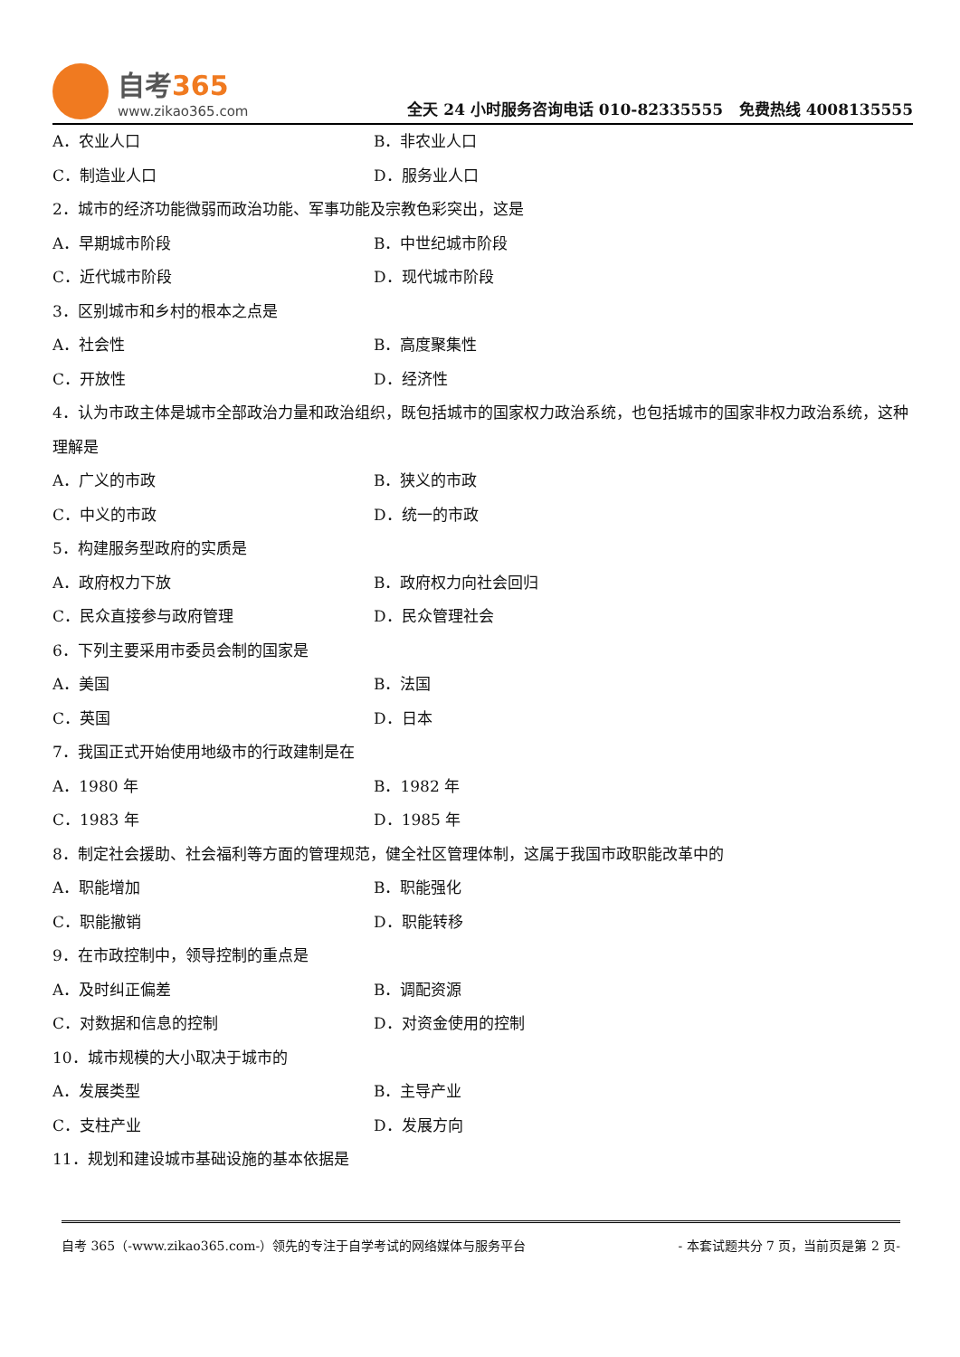自考365
www.zikao365.com
全天 24 小时服务咨询电话 010-82335555 免费热线 4008135555
A．农业人口 B．非农业人口
C．制造业人口 D．服务业人口
2．城市的经济功能微弱而政治功能、军事功能及宗教色彩突出，这是
A．早期城市阶段 B．中世纪城市阶段
C．近代城市阶段 D．现代城市阶段
3．区别城市和乡村的根本之点是
A．社会性 B．高度聚集性
C．开放性 D．经济性
4．认为市政主体是城市全部政治力量和政治组织，既包括城市的国家权力政治系统，也包括城市的国家非权力政治系统，这种理解是
A．广义的市政 B．狭义的市政
C．中义的市政 D．统一的市政
5．构建服务型政府的实质是
A．政府权力下放 B．政府权力向社会回归
C．民众直接参与政府管理 D．民众管理社会
6．下列主要采用市委员会制的国家是
A．美国 B．法国
C．英国 D．日本
7．我国正式开始使用地级市的行政建制是在
A．1980 年 B．1982 年
C．1983 年 D．1985 年
8．制定社会援助、社会福利等方面的管理规范，健全社区管理体制，这属于我国市政职能改革中的
A．职能增加 B．职能强化
C．职能撤销 D．职能转移
9．在市政控制中，领导控制的重点是
A．及时纠正偏差 B．调配资源
C．对数据和信息的控制 D．对资金使用的控制
10．城市规模的大小取决于城市的
A．发展类型 B．主导产业
C．支柱产业 D．发展方向
11．规划和建设城市基础设施的基本依据是
自考 365（-www.zikao365.com-）领先的专注于自学考试的网络媒体与服务平台 - 本套试题共分 7 页，当前页是第 2 页-